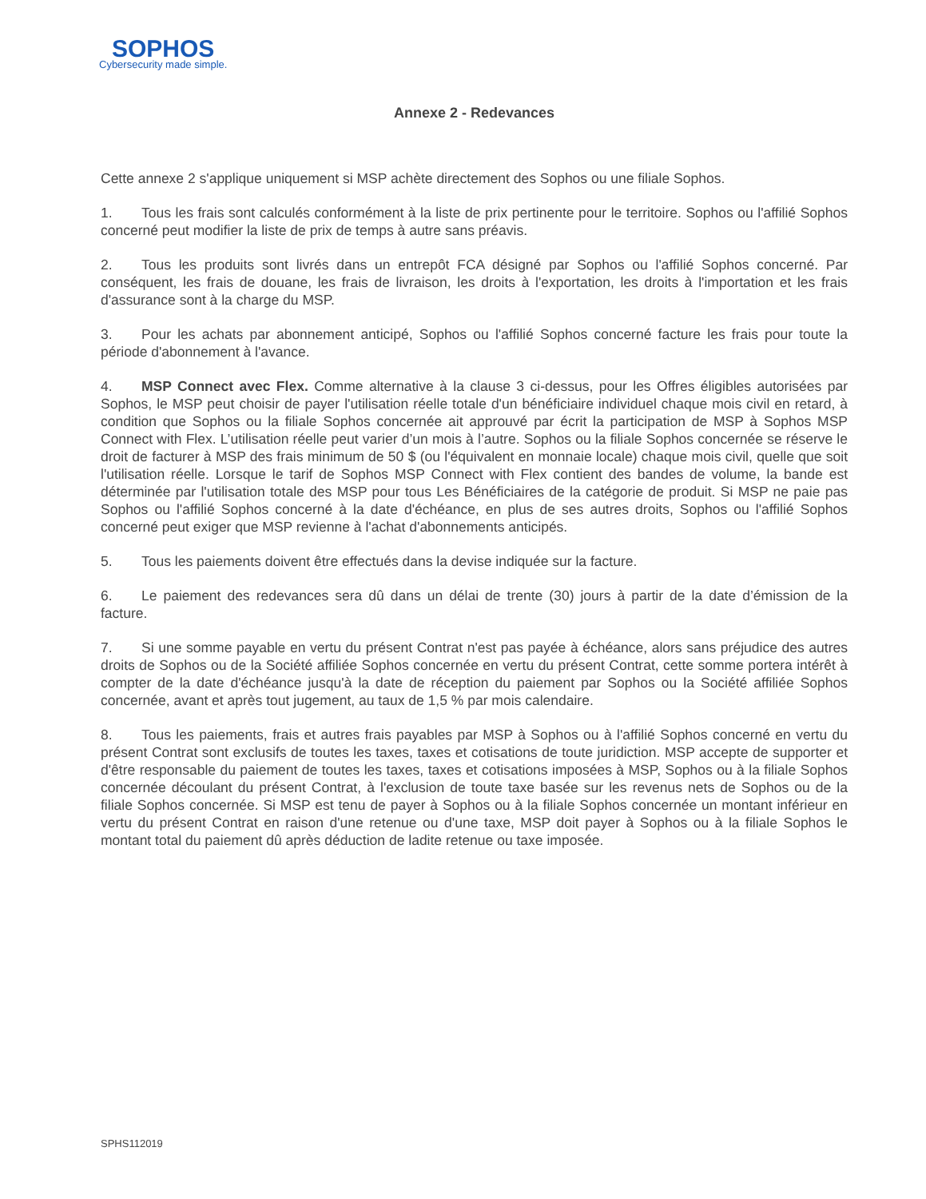SOPHOS
Cybersecurity made simple.
Annexe 2 - Redevances
Cette annexe 2 s'applique uniquement si MSP achète directement des Sophos ou une filiale Sophos.
1. Tous les frais sont calculés conformément à la liste de prix pertinente pour le territoire. Sophos ou l'affilié Sophos concerné peut modifier la liste de prix de temps à autre sans préavis.
2. Tous les produits sont livrés dans un entrepôt FCA désigné par Sophos ou l'affilié Sophos concerné. Par conséquent, les frais de douane, les frais de livraison, les droits à l'exportation, les droits à l'importation et les frais d'assurance sont à la charge du MSP.
3. Pour les achats par abonnement anticipé, Sophos ou l'affilié Sophos concerné facture les frais pour toute la période d'abonnement à l'avance.
4. MSP Connect avec Flex. Comme alternative à la clause 3 ci-dessus, pour les Offres éligibles autorisées par Sophos, le MSP peut choisir de payer l'utilisation réelle totale d'un bénéficiaire individuel chaque mois civil en retard, à condition que Sophos ou la filiale Sophos concernée ait approuvé par écrit la participation de MSP à Sophos MSP Connect with Flex. L’utilisation réelle peut varier d’un mois à l’autre. Sophos ou la filiale Sophos concernée se réserve le droit de facturer à MSP des frais minimum de 50 $ (ou l'équivalent en monnaie locale) chaque mois civil, quelle que soit l'utilisation réelle. Lorsque le tarif de Sophos MSP Connect with Flex contient des bandes de volume, la bande est déterminée par l'utilisation totale des MSP pour tous Les Bénéficiaires de la catégorie de produit. Si MSP ne paie pas Sophos ou l'affilié Sophos concerné à la date d'échéance, en plus de ses autres droits, Sophos ou l'affilié Sophos concerné peut exiger que MSP revienne à l'achat d'abonnements anticipés.
5. Tous les paiements doivent être effectués dans la devise indiquée sur la facture.
6. Le paiement des redevances sera dû dans un délai de trente (30) jours à partir de la date d’émission de la facture.
7. Si une somme payable en vertu du présent Contrat n'est pas payée à échéance, alors sans préjudice des autres droits de Sophos ou de la Société affiliée Sophos concernée en vertu du présent Contrat, cette somme portera intérêt à compter de la date d'échéance jusqu'à la date de réception du paiement par Sophos ou la Société affiliée Sophos concernée, avant et après tout jugement, au taux de 1,5 % par mois calendaire.
8. Tous les paiements, frais et autres frais payables par MSP à Sophos ou à l'affilié Sophos concerné en vertu du présent Contrat sont exclusifs de toutes les taxes, taxes et cotisations de toute juridiction. MSP accepte de supporter et d'être responsable du paiement de toutes les taxes, taxes et cotisations imposées à MSP, Sophos ou à la filiale Sophos concernée découlant du présent Contrat, à l'exclusion de toute taxe basée sur les revenus nets de Sophos ou de la filiale Sophos concernée. Si MSP est tenu de payer à Sophos ou à la filiale Sophos concernée un montant inférieur en vertu du présent Contrat en raison d'une retenue ou d'une taxe, MSP doit payer à Sophos ou à la filiale Sophos le montant total du paiement dû après déduction de ladite retenue ou taxe imposée.
SPHS112019